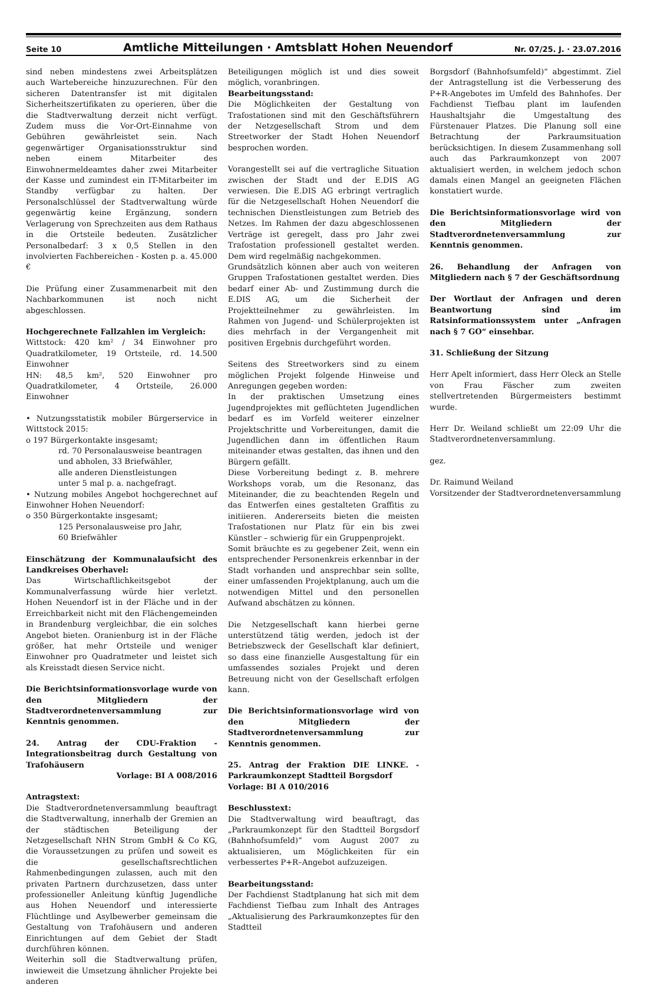Seite 10 Amtliche Mitteilungen · Amtsblatt Hohen Neuendorf Nr. 07/25. J. · 23.07.2016
sind neben mindestens zwei Arbeitsplätzen auch Wartebereiche hinzuzurechnen. Für den sicheren Datentransfer ist mit digitalen Sicherheitszertifikaten zu operieren, über die die Stadtverwaltung derzeit nicht verfügt. Zudem muss die Vor-Ort-Einnahme von Gebühren gewährleistet sein. Nach gegenwärtiger Organisationsstruktur sind neben einem Mitarbeiter des Einwohnermeldeamtes daher zwei Mitarbeiter der Kasse und zumindest ein IT-Mitarbeiter im Standby verfügbar zu halten. Der Personalschlüssel der Stadtverwaltung würde gegenwärtig keine Ergänzung, sondern Verlagerung von Sprechzeiten aus dem Rathaus in die Ortsteile bedeuten. Zusätzlicher Personalbedarf: 3 x 0,5 Stellen in den involvierten Fachbereichen - Kosten p. a. 45.000 €
Die Prüfung einer Zusammenarbeit mit den Nachbarkommunen ist noch nicht abgeschlossen.
Hochgerechnete Fallzahlen im Vergleich:
Wittstock: 420 km² / 34 Einwohner pro Quadratkilometer, 19 Ortsteile, rd. 14.500 Einwohner
HN: 48,5 km², 520 Einwohner pro Quadratkilometer, 4 Ortsteile, 26.000 Einwohner
• Nutzungsstatistik mobiler Bürgerservice in Wittstock 2015:
o 197 Bürgerkontakte insgesamt;
rd. 70 Personalausweise beantragen
und abholen, 33 Briefwähler,
alle anderen Dienstleistungen
unter 5 mal p. a. nachgefragt.
• Nutzung mobiles Angebot hochgerechnet auf Einwohner Hohen Neuendorf:
o 350 Bürgerkontakte insgesamt;
125 Personalausweise pro Jahr,
60 Briefwähler
Einschätzung der Kommunalaufsicht des Landkreises Oberhavel:
Das Wirtschaftlichkeitsgebot der Kommunalverfassung würde hier verletzt. Hohen Neuendorf ist in der Fläche und in der Erreichbarkeit nicht mit den Flächengemeinden in Brandenburg vergleichbar, die ein solches Angebot bieten. Oranienburg ist in der Fläche größer, hat mehr Ortsteile und weniger Einwohner pro Quadratmeter und leistet sich als Kreisstadt diesen Service nicht.
Die Berichtsinformationsvorlage wurde von den Mitgliedern der Stadtverordnetenversammlung zur Kenntnis genommen.
24. Antrag der CDU-Fraktion - Integrationsbeitrag durch Gestaltung von Trafohäusern
Vorlage: BI A 008/2016
Antragstext:
Die Stadtverordnetenversammlung beauftragt die Stadtverwaltung, innerhalb der Gremien an der städtischen Beteiligung der Netzgesellschaft NHN Strom GmbH & Co KG, die Voraussetzungen zu prüfen und soweit es die gesellschaftsrechtlichen Rahmenbedingungen zulassen, auch mit den privaten Partnern durchzusetzen, dass unter professioneller Anleitung künftig Jugendliche aus Hohen Neuendorf und interessierte Flüchtlinge und Asylbewerber gemeinsam die Gestaltung von Trafohäusern und anderen Einrichtungen auf dem Gebiet der Stadt durchführen können.
Weiterhin soll die Stadtverwaltung prüfen, inwieweit die Umsetzung ähnlicher Projekte bei anderen
Beteiligungen möglich ist und dies soweit möglich, voranbringen.
Bearbeitungsstand:
Die Möglichkeiten der Gestaltung von Trafostationen sind mit den Geschäftsführern der Netzgesellschaft Strom und dem Streetworker der Stadt Hohen Neuendorf besprochen worden.
Vorangestellt sei auf die vertragliche Situation zwischen der Stadt und der E.DIS AG verwiesen. Die E.DIS AG erbringt vertraglich für die Netzgesellschaft Hohen Neuendorf die technischen Dienstleistungen zum Betrieb des Netzes. Im Rahmen der dazu abgeschlossenen Verträge ist geregelt, dass pro Jahr zwei Trafostation professionell gestaltet werden. Dem wird regelmäßig nachgekommen.
Grundsätzlich können aber auch von weiteren Gruppen Trafostationen gestaltet werden. Dies bedarf einer Ab- und Zustimmung durch die E.DIS AG, um die Sicherheit der Projektteilnehmer zu gewährleisten. Im Rahmen von Jugend- und Schülerprojekten ist dies mehrfach in der Vergangenheit mit positiven Ergebnis durchgeführt worden.
Seitens des Streetworkers sind zu einem möglichen Projekt folgende Hinweise und Anregungen gegeben worden:
In der praktischen Umsetzung eines Jugendprojektes mit geflüchteten Jugendlichen bedarf es im Vorfeld weiterer einzelner Projektschritte und Vorbereitungen, damit die Jugendlichen dann im öffentlichen Raum miteinander etwas gestalten, das ihnen und den Bürgern gefällt.
Diese Vorbereitung bedingt z. B. mehrere Workshops vorab, um die Resonanz, das Miteinander, die zu beachtenden Regeln und das Entwerfen eines gestalteten Graffitis zu initiieren. Andererseits bieten die meisten Trafostationen nur Platz für ein bis zwei Künstler – schwierig für ein Gruppenprojekt.
Somit bräuchte es zu gegebener Zeit, wenn ein entsprechender Personenkreis erkennbar in der Stadt vorhanden und ansprechbar sein sollte, einer umfassenden Projektplanung, auch um die notwendigen Mittel und den personellen Aufwand abschätzen zu können.
Die Netzgesellschaft kann hierbei gerne unterstützend tätig werden, jedoch ist der Betriebszweck der Gesellschaft klar definiert, so dass eine finanzielle Ausgestaltung für ein umfassendes soziales Projekt und deren Betreuung nicht von der Gesellschaft erfolgen kann.
Die Berichtsinformationsvorlage wird von den Mitgliedern der Stadtverordnetenversammlung zur Kenntnis genommen.
25. Antrag der Fraktion DIE LINKE. - Parkraumkonzept Stadtteil Borgsdorf
Vorlage: BI A 010/2016
Beschlusstext:
Die Stadtverwaltung wird beauftragt, das „Parkraumkonzept für den Stadtteil Borgsdorf (Bahnhofsumfeld)“ vom August 2007 zu aktualisieren, um Möglichkeiten für ein verbessertes P+R–Angebot aufzuzeigen.
Bearbeitungsstand:
Der Fachdienst Stadtplanung hat sich mit dem Fachdienst Tiefbau zum Inhalt des Antrages „Aktualisierung des Parkraumkonzeptes für den Stadtteil
Borgsdorf (Bahnhofsumfeld)“ abgestimmt. Ziel der Antragstellung ist die Verbesserung des P+R-Angebotes im Umfeld des Bahnhofes. Der Fachdienst Tiefbau plant im laufenden Haushaltsjahr die Umgestaltung des Fürstenauer Platzes. Die Planung soll eine Betrachtung der Parkraumsituation berücksichtigen. In diesem Zusammenhang soll auch das Parkraumkonzept von 2007 aktualisiert werden, in welchem jedoch schon damals einen Mangel an geeigneten Flächen konstatiert wurde.
Die Berichtsinformationsvorlage wird von den Mitgliedern der Stadtverordnetenversammlung zur Kenntnis genommen.
26. Behandlung der Anfragen von Mitgliedern nach § 7 der Geschäftsordnung
Der Wortlaut der Anfragen und deren Beantwortung sind im Ratsinformationssystem unter „Anfragen nach § 7 GO“ einsehbar.
31. Schließung der Sitzung
Herr Apelt informiert, dass Herr Oleck an Stelle von Frau Fäscher zum zweiten stellvertretenden Bürgermeisters bestimmt wurde.
Herr Dr. Weiland schließt um 22:09 Uhr die Stadtverordnetenversammlung.
gez.
Dr. Raimund Weiland
Vorsitzender der Stadtverordnetenversammlung